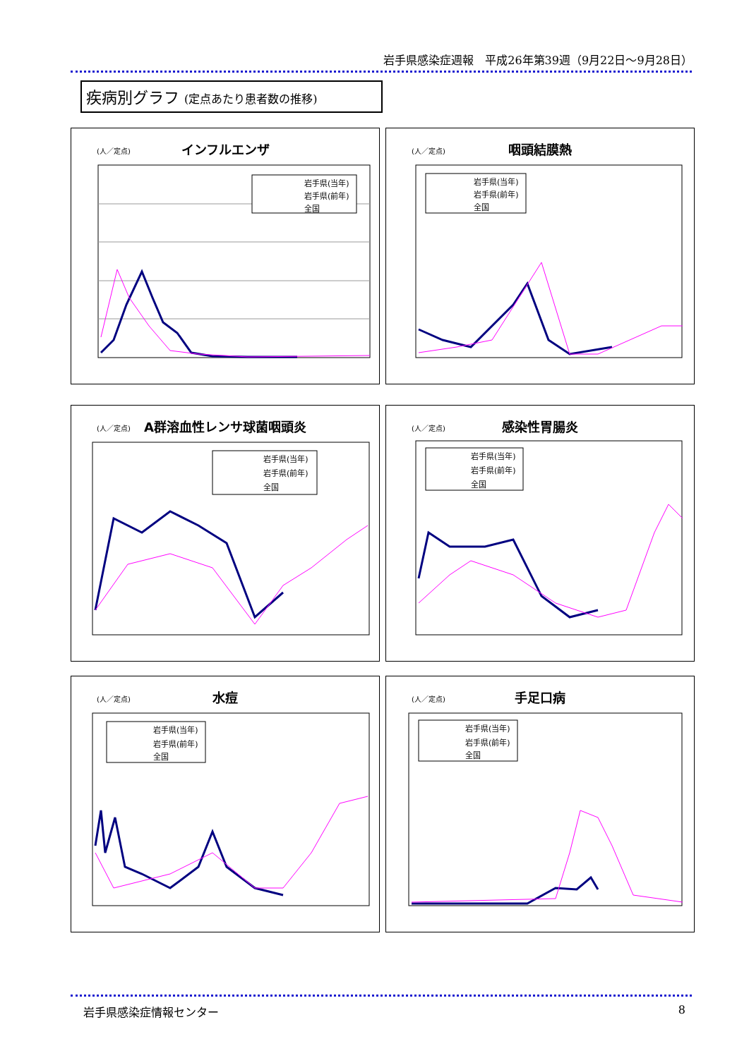岩手県感染症週報　平成26年第39週（9月22日～9月28日）
疾病別グラフ (定点あたり患者数の推移)
(人／定点)
インフルエンザ
岩手県(当年)
岩手県(前年)
全国
(人／定点)
咽頭結膜熱
岩手県(当年)
岩手県(前年)
全国
(人／定点)
A群溶血性レンサ球菌咽頭炎
岩手県(当年)
岩手県(前年)
全国
(人／定点)
感染性胃腸炎
岩手県(当年)
岩手県(前年)
全国
(人／定点)
水痘
岩手県(当年)
岩手県(前年)
全国
(人／定点)
手足口病
岩手県(当年)
岩手県(前年)
全国
岩手県感染症情報センター 8